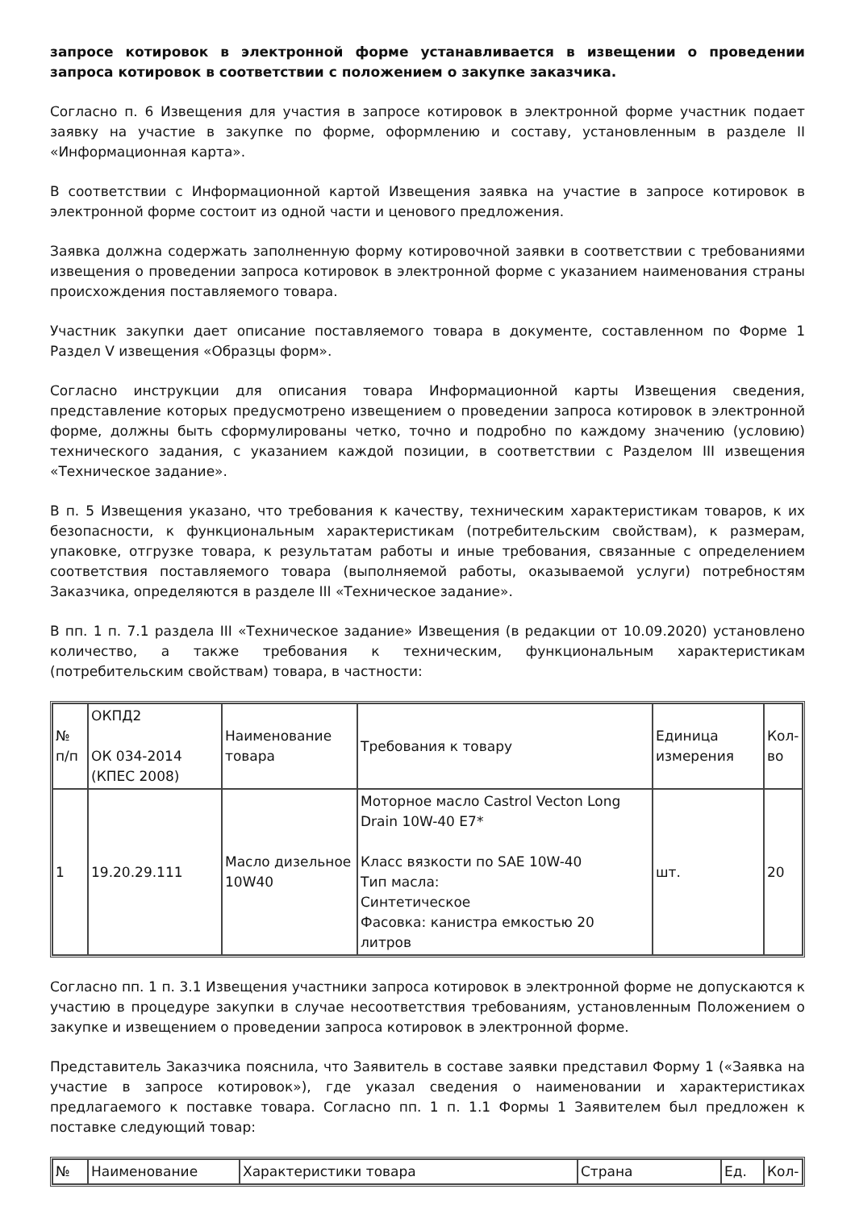запросе котировок в электронной форме устанавливается в извещении о проведении запроса котировок в соответствии с положением о закупке заказчика.
Согласно п. 6 Извещения для участия в запросе котировок в электронной форме участник подает заявку на участие в закупке по форме, оформлению и составу, установленным в разделе II «Информационная карта».
В соответствии с Информационной картой Извещения заявка на участие в запросе котировок в электронной форме состоит из одной части и ценового предложения.
Заявка должна содержать заполненную форму котировочной заявки в соответствии с требованиями извещения о проведении запроса котировок в электронной форме с указанием наименования страны происхождения поставляемого товара.
Участник закупки дает описание поставляемого товара в документе, составленном по Форме 1 Раздел V извещения «Образцы форм».
Согласно инструкции для описания товара Информационной карты Извещения сведения, представление которых предусмотрено извещением о проведении запроса котировок в электронной форме, должны быть сформулированы четко, точно и подробно по каждому значению (условию) технического задания, с указанием каждой позиции, в соответствии с Разделом III извещения «Техническое задание».
В п. 5 Извещения указано, что требования к качеству, техническим характеристикам товаров, к их безопасности, к функциональным характеристикам (потребительским свойствам), к размерам, упаковке, отгрузке товара, к результатам работы и иные требования, связанные с определением соответствия поставляемого товара (выполняемой работы, оказываемой услуги) потребностям Заказчика, определяются в разделе III «Техническое задание».
В пп. 1 п. 7.1 раздела III «Техническое задание» Извещения (в редакции от 10.09.2020) установлено количество, а также требования к техническим, функциональным характеристикам (потребительским свойствам) товара, в частности:
| № п/п | ОКПД2 ОК 034-2014 (КПЕС 2008) | Наименование товара | Требования к товару | Единица измерения | Кол-во |
| 1 | 19.20.29.111 | Масло дизельное 10W40 | Моторное масло Castrol Vecton Long Drain 10W-40 E7* Класс вязкости по SAE 10W-40 Тип масла: Синтетическое Фасовка: канистра емкостью 20 литров | шт. | 20 |
Согласно пп. 1 п. 3.1 Извещения участники запроса котировок в электронной форме не допускаются к участию в процедуре закупки в случае несоответствия требованиям, установленным Положением о закупке и извещением о проведении запроса котировок в электронной форме.
Представитель Заказчика пояснила, что Заявитель в составе заявки представил Форму 1 («Заявка на участие в запросе котировок»), где указал сведения о наименовании и характеристиках предлагаемого к поставке товара. Согласно пп. 1 п. 1.1 Формы 1 Заявителем был предложен к поставке следующий товар:
| № | Наименование | Характеристики товара | Страна | Ед. | Кол- |